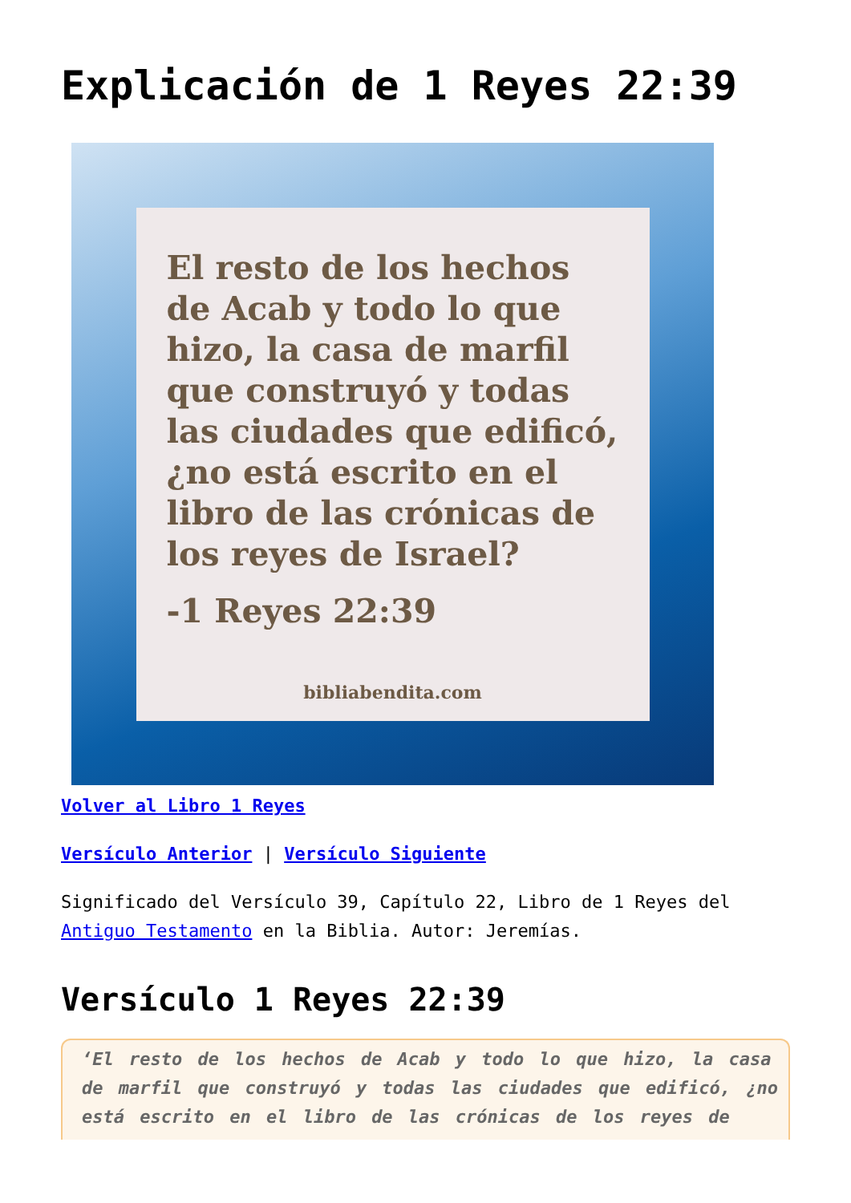Explicación de 1 Reyes 22:39
El resto de los hechos de Acab y todo lo que hizo, la casa de marfil que construyó y todas las ciudades que edificó, ¿no está escrito en el libro de las crónicas de los reyes de Israel?
-1 Reyes 22:39
bibliabendita.com
Volver al Libro 1 Reyes
Versículo Anterior | Versículo Siguiente
Significado del Versículo 39, Capítulo 22, Libro de 1 Reyes del Antiguo Testamento en la Biblia. Autor: Jeremías.
Versículo 1 Reyes 22:39
‘El resto de los hechos de Acab y todo lo que hizo, la casa de marfil que construyó y todas las ciudades que edificó, ¿no está escrito en el libro de las crónicas de los reyes de